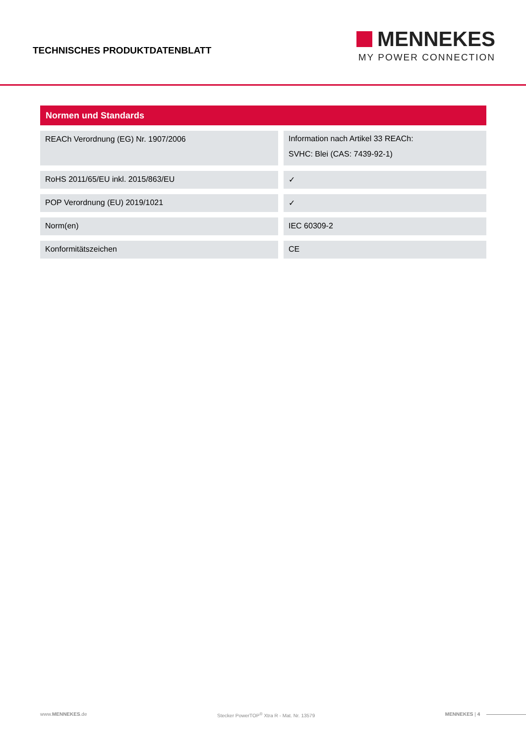TECHNISCHES PRODUKTDATENBLATT
MENNEKES
MY POWER CONNECTION
Normen und Standards
| REACh Verordnung (EG) Nr. 1907/2006 | Information nach Artikel 33 REACh: SVHC: Blei (CAS: 7439-92-1) |
| RoHS 2011/65/EU inkl. 2015/863/EU | ✓ |
| POP Verordnung (EU) 2019/1021 | ✓ |
| Norm(en) | IEC 60309-2 |
| Konformitätszeichen | CE |
www.MENNEKES.de Stecker PowerTOP<sup>®</sup> Xtra R - Mat. Nr. 13579 MENNEKES | 4